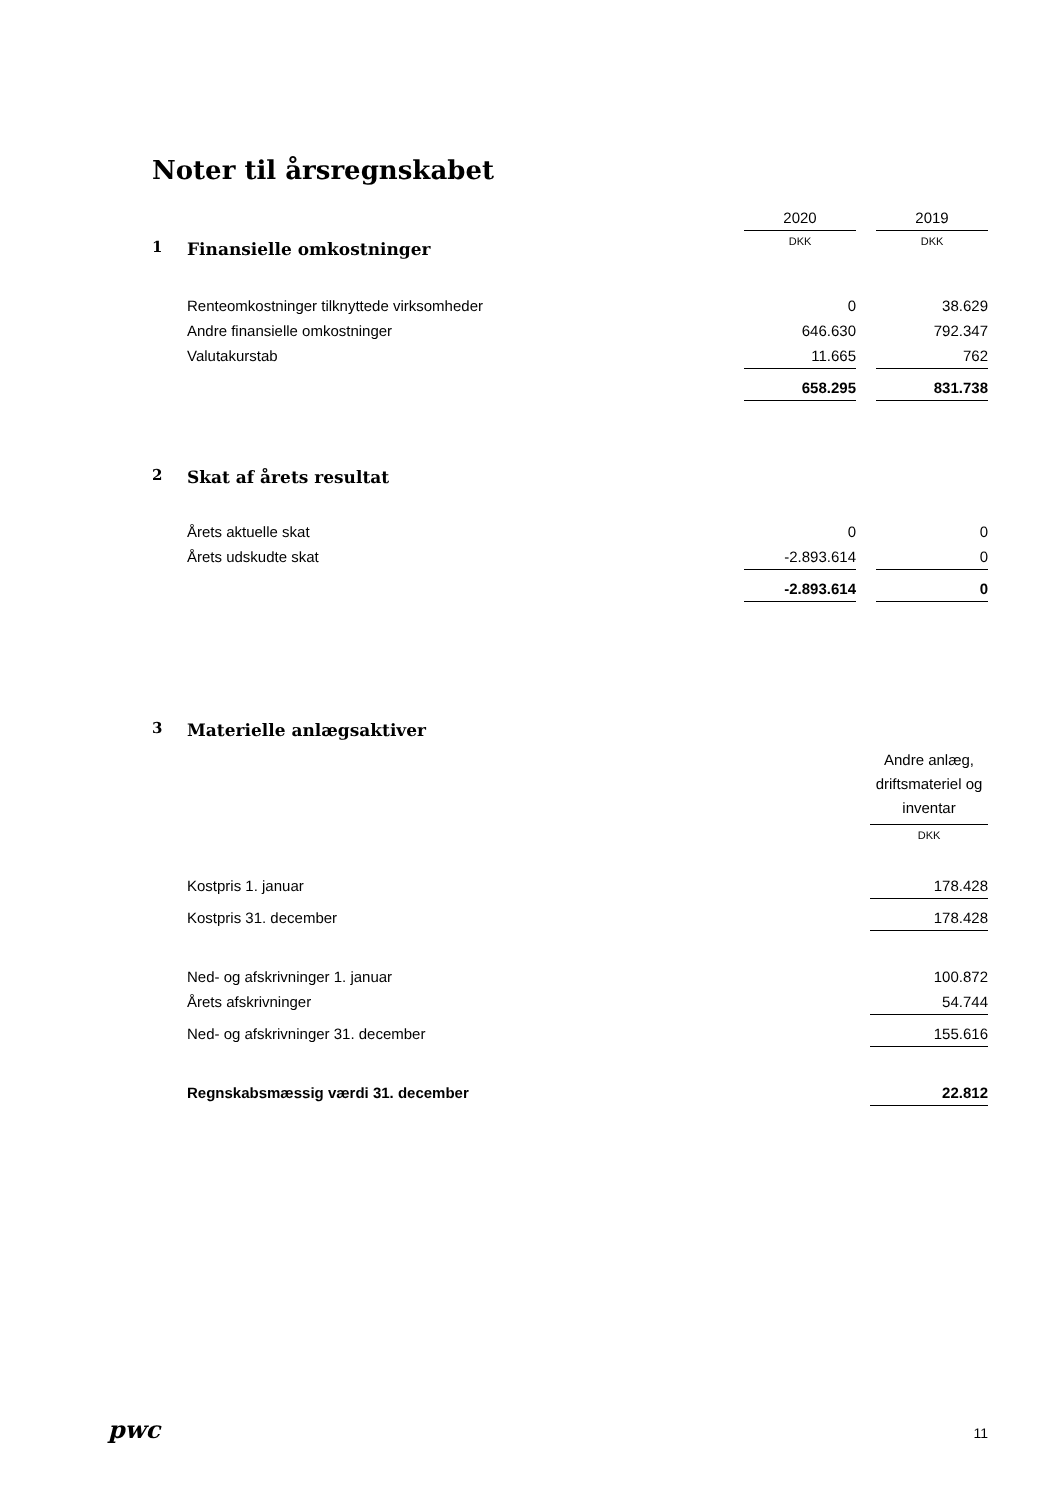Noter til årsregnskabet
| | | 2020 | | 2019 |
| 1 | Finansielle omkostninger | DKK | | DKK |
| | Renteomkostninger tilknyttede virksomheder | 0 | | 38.629 |
| | Andre finansielle omkostninger | 646.630 | | 792.347 |
| | Valutakurstab | 11.665 | | 762 |
| | | 658.295 | | 831.738 |
| 2 | Skat af årets resultat | | | |
| | Årets aktuelle skat | 0 | | 0 |
| | Årets udskudte skat | -2.893.614 | | 0 |
| | | -2.893.614 | | 0 |
| 3 | Materielle anlægsaktiver | |
| | | Andre anlæg, driftsmateriel og inventar |
| | | DKK |
| | Kostpris 1. januar | 178.428 |
| | Kostpris 31. december | 178.428 |
| | Ned- og afskrivninger 1. januar | 100.872 |
| | Årets afskrivninger | 54.744 |
| | Ned- og afskrivninger 31. december | 155.616 |
| | Regnskabsmæssig værdi 31. december | 22.812 |
pwc 11